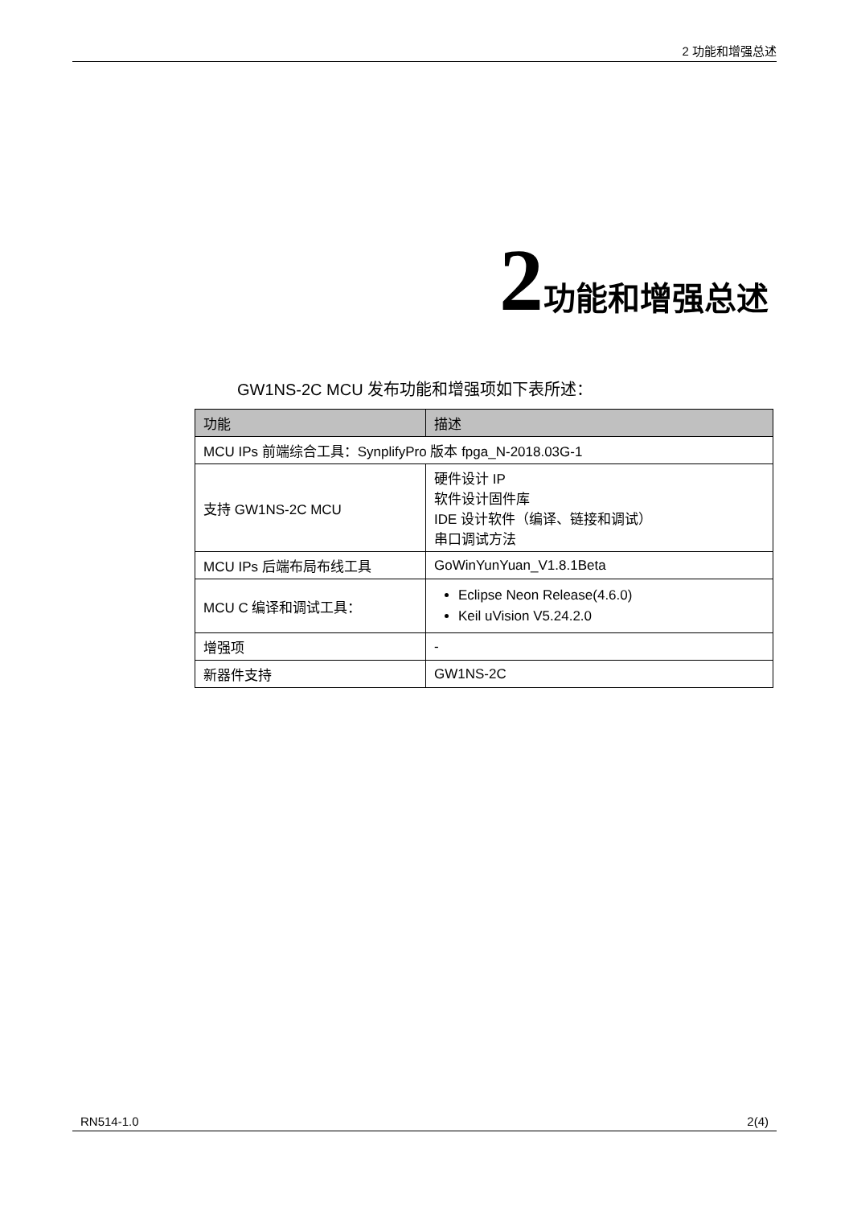2 功能和增强总述
2 功能和增强总述
GW1NS-2C MCU 发布功能和增强项如下表所述：
| 功能 | 描述 |
| --- | --- |
| MCU IPs 前端综合工具：SynplifyPro 版本 fpga_N-2018.03G-1 | |
| 支持 GW1NS-2C MCU | 硬件设计 IP 软件设计固件库 IDE 设计软件（编译、链接和调试） 串口调试方法 |
| MCU IPs 后端布局布线工具 | GoWinYunYuan_V1.8.1Beta |
| MCU C 编译和调试工具： | Eclipse Neon Release(4.6.0) Keil uVision V5.24.2.0 |
| 增强项 | - |
| 新器件支持 | GW1NS-2C |
RN514-1.0 2(4)